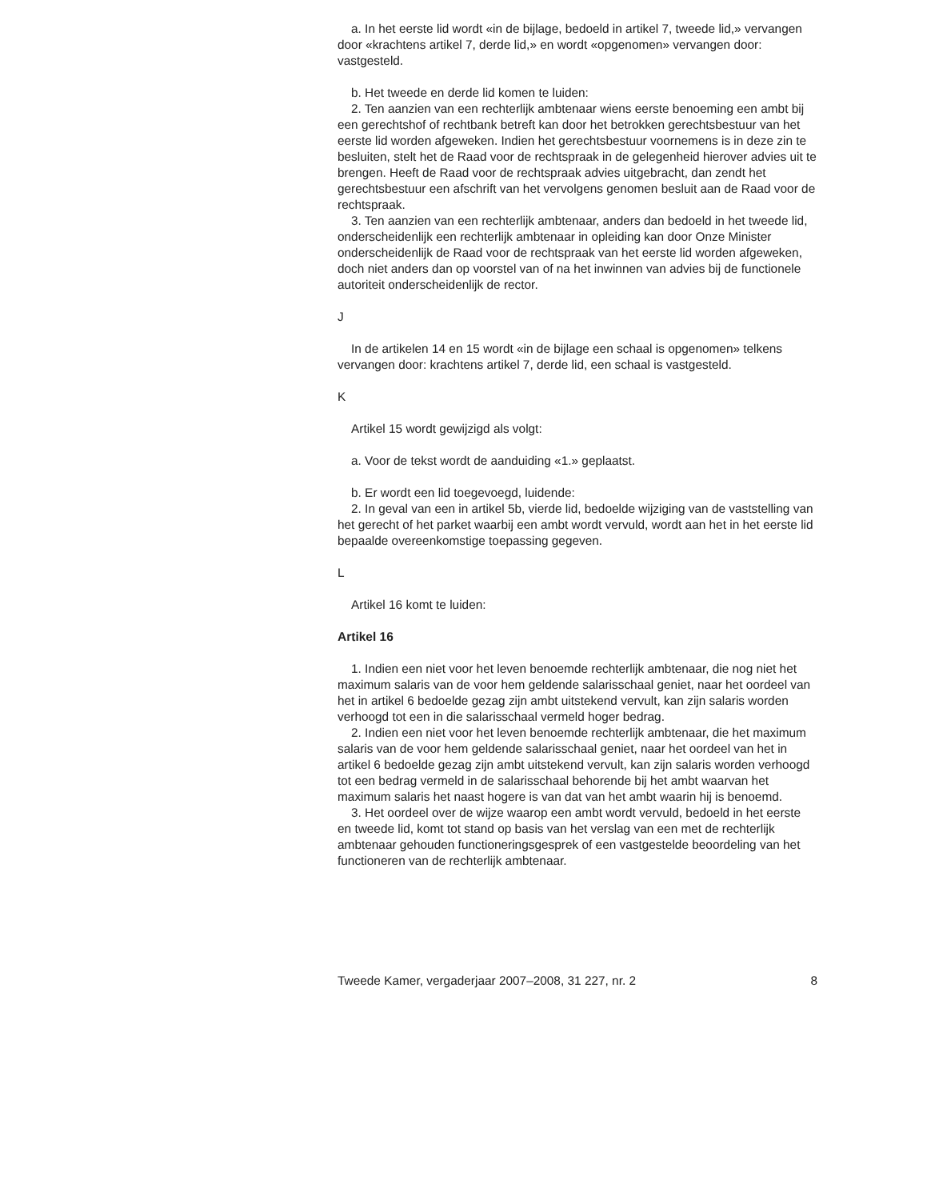a. In het eerste lid wordt «in de bijlage, bedoeld in artikel 7, tweede lid,» vervangen door «krachtens artikel 7, derde lid,» en wordt «opgenomen» vervangen door: vastgesteld.
b. Het tweede en derde lid komen te luiden:
2. Ten aanzien van een rechterlijk ambtenaar wiens eerste benoeming een ambt bij een gerechtshof of rechtbank betreft kan door het betrokken gerechtsbestuur van het eerste lid worden afgeweken. Indien het gerechtsbestuur voornemens is in deze zin te besluiten, stelt het de Raad voor de rechtspraak in de gelegenheid hierover advies uit te brengen. Heeft de Raad voor de rechtspraak advies uitgebracht, dan zendt het gerechtsbestuur een afschrift van het vervolgens genomen besluit aan de Raad voor de rechtspraak.
3. Ten aanzien van een rechterlijk ambtenaar, anders dan bedoeld in het tweede lid, onderscheidenlijk een rechterlijk ambtenaar in opleiding kan door Onze Minister onderscheidenlijk de Raad voor de rechtspraak van het eerste lid worden afgeweken, doch niet anders dan op voorstel van of na het inwinnen van advies bij de functionele autoriteit onderscheidenlijk de rector.
J
In de artikelen 14 en 15 wordt «in de bijlage een schaal is opgenomen» telkens vervangen door: krachtens artikel 7, derde lid, een schaal is vastgesteld.
K
Artikel 15 wordt gewijzigd als volgt:
a. Voor de tekst wordt de aanduiding «1.» geplaatst.
b. Er wordt een lid toegevoegd, luidende:
2. In geval van een in artikel 5b, vierde lid, bedoelde wijziging van de vaststelling van het gerecht of het parket waarbij een ambt wordt vervuld, wordt aan het in het eerste lid bepaalde overeenkomstige toepassing gegeven.
L
Artikel 16 komt te luiden:
Artikel 16
1. Indien een niet voor het leven benoemde rechterlijk ambtenaar, die nog niet het maximum salaris van de voor hem geldende salarisschaal geniet, naar het oordeel van het in artikel 6 bedoelde gezag zijn ambt uitstekend vervult, kan zijn salaris worden verhoogd tot een in die salarisschaal vermeld hoger bedrag.
2. Indien een niet voor het leven benoemde rechterlijk ambtenaar, die het maximum salaris van de voor hem geldende salarisschaal geniet, naar het oordeel van het in artikel 6 bedoelde gezag zijn ambt uitstekend vervult, kan zijn salaris worden verhoogd tot een bedrag vermeld in de salarisschaal behorende bij het ambt waarvan het maximum salaris het naast hogere is van dat van het ambt waarin hij is benoemd.
3. Het oordeel over de wijze waarop een ambt wordt vervuld, bedoeld in het eerste en tweede lid, komt tot stand op basis van het verslag van een met de rechterlijk ambtenaar gehouden functioneringsgesprek of een vastgestelde beoordeling van het functioneren van de rechterlijk ambtenaar.
Tweede Kamer, vergaderjaar 2007–2008, 31 227, nr. 2 8